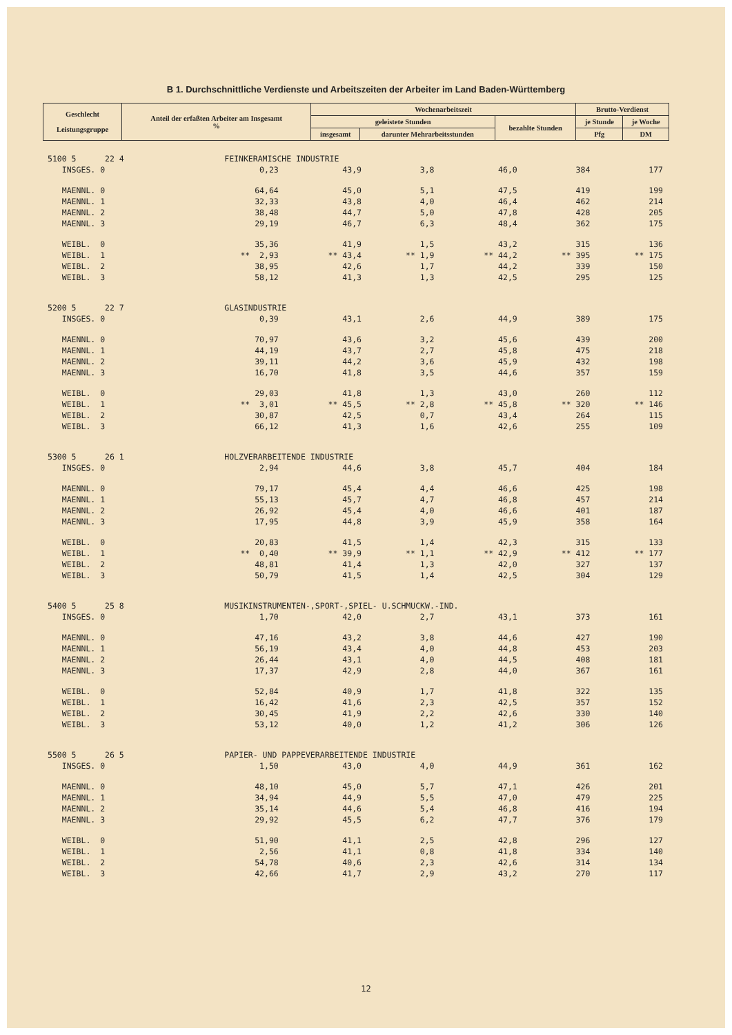B 1. Durchschnittliche Verdienste und Arbeitszeiten der Arbeiter im Land Baden-Württemberg
| Geschlecht Leistungsgruppe | Anteil der erfaßten Arbeiter am Insgesamt % | Wochenarbeitszeit | | | Brutto-Verdienst | |
| --- | --- | --- | --- | --- | --- | --- |
| | | geleistete Stunden | | bezahlte Stunden | je Stunde | je Woche |
| | | insgesamt | darunter Mehrarbeitsstunden | | Pfg | DM |
| 5100 5 22 4 | FEINKERAMISCHE INDUSTRIE | | | | | |
| INSGES. 0 | 0,23 | 43,9 | 3,8 | 46,0 | 384 | 177 |
| MAENNL. 0 | 64,64 | 45,0 | 5,1 | 47,5 | 419 | 199 |
| MAENNL. 1 | 32,33 | 43,8 | 4,0 | 46,4 | 462 | 214 |
| MAENNL. 2 | 38,48 | 44,7 | 5,0 | 47,8 | 428 | 205 |
| MAENNL. 3 | 29,19 | 46,7 | 6,3 | 48,4 | 362 | 175 |
| WEIBL. 0 | 35,36 | 41,9 | 1,5 | 43,2 | 315 | 136 |
| WEIBL. 1 | ** 2,93 | ** 43,4 | ** 1,9 | ** 44,2 | ** 395 | ** 175 |
| WEIBL. 2 | 38,95 | 42,6 | 1,7 | 44,2 | 339 | 150 |
| WEIBL. 3 | 58,12 | 41,3 | 1,3 | 42,5 | 295 | 125 |
| 5200 5 22 7 | GLASINDUSTRIE | | | | | |
| INSGES. 0 | 0,39 | 43,1 | 2,6 | 44,9 | 389 | 175 |
| MAENNL. 0 | 70,97 | 43,6 | 3,2 | 45,6 | 439 | 200 |
| MAENNL. 1 | 44,19 | 43,7 | 2,7 | 45,8 | 475 | 218 |
| MAENNL. 2 | 39,11 | 44,2 | 3,6 | 45,9 | 432 | 198 |
| MAENNL. 3 | 16,70 | 41,8 | 3,5 | 44,6 | 357 | 159 |
| WEIBL. 0 | 29,03 | 41,8 | 1,3 | 43,0 | 260 | 112 |
| WEIBL. 1 | ** 3,01 | ** 45,5 | ** 2,8 | ** 45,8 | ** 320 | ** 146 |
| WEIBL. 2 | 30,87 | 42,5 | 0,7 | 43,4 | 264 | 115 |
| WEIBL. 3 | 66,12 | 41,3 | 1,6 | 42,6 | 255 | 109 |
| 5300 5 26 1 | HOLZVERARBEITENDE INDUSTRIE | | | | | |
| INSGES. 0 | 2,94 | 44,6 | 3,8 | 45,7 | 404 | 184 |
| MAENNL. 0 | 79,17 | 45,4 | 4,4 | 46,6 | 425 | 198 |
| MAENNL. 1 | 55,13 | 45,7 | 4,7 | 46,8 | 457 | 214 |
| MAENNL. 2 | 26,92 | 45,4 | 4,0 | 46,6 | 401 | 187 |
| MAENNL. 3 | 17,95 | 44,8 | 3,9 | 45,9 | 358 | 164 |
| WEIBL. 0 | 20,83 | 41,5 | 1,4 | 42,3 | 315 | 133 |
| WEIBL. 1 | ** 0,40 | ** 39,9 | ** 1,1 | ** 42,9 | ** 412 | ** 177 |
| WEIBL. 2 | 48,81 | 41,4 | 1,3 | 42,0 | 327 | 137 |
| WEIBL. 3 | 50,79 | 41,5 | 1,4 | 42,5 | 304 | 129 |
| 5400 5 25 8 | MUSIKINSTRUMENTEN-,SPORT-,SPIEL- U.SCHMUCKW.-IND. | | | | | |
| INSGES. 0 | 1,70 | 42,0 | 2,7 | 43,1 | 373 | 161 |
| MAENNL. 0 | 47,16 | 43,2 | 3,8 | 44,6 | 427 | 190 |
| MAENNL. 1 | 56,19 | 43,4 | 4,0 | 44,8 | 453 | 203 |
| MAENNL. 2 | 26,44 | 43,1 | 4,0 | 44,5 | 408 | 181 |
| MAENNL. 3 | 17,37 | 42,9 | 2,8 | 44,0 | 367 | 161 |
| WEIBL. 0 | 52,84 | 40,9 | 1,7 | 41,8 | 322 | 135 |
| WEIBL. 1 | 16,42 | 41,6 | 2,3 | 42,5 | 357 | 152 |
| WEIBL. 2 | 30,45 | 41,9 | 2,2 | 42,6 | 330 | 140 |
| WEIBL. 3 | 53,12 | 40,0 | 1,2 | 41,2 | 306 | 126 |
| 5500 5 26 5 | PAPIER- UND PAPPEVERARBEITENDE INDUSTRIE | | | | | |
| INSGES. 0 | 1,50 | 43,0 | 4,0 | 44,9 | 361 | 162 |
| MAENNL. 0 | 48,10 | 45,0 | 5,7 | 47,1 | 426 | 201 |
| MAENNL. 1 | 34,94 | 44,9 | 5,5 | 47,0 | 479 | 225 |
| MAENNL. 2 | 35,14 | 44,6 | 5,4 | 46,8 | 416 | 194 |
| MAENNL. 3 | 29,92 | 45,5 | 6,2 | 47,7 | 376 | 179 |
| WEIBL. 0 | 51,90 | 41,1 | 2,5 | 42,8 | 296 | 127 |
| WEIBL. 1 | 2,56 | 41,1 | 0,8 | 41,8 | 334 | 140 |
| WEIBL. 2 | 54,78 | 40,6 | 2,3 | 42,6 | 314 | 134 |
| WEIBL. 3 | 42,66 | 41,7 | 2,9 | 43,2 | 270 | 117 |
12